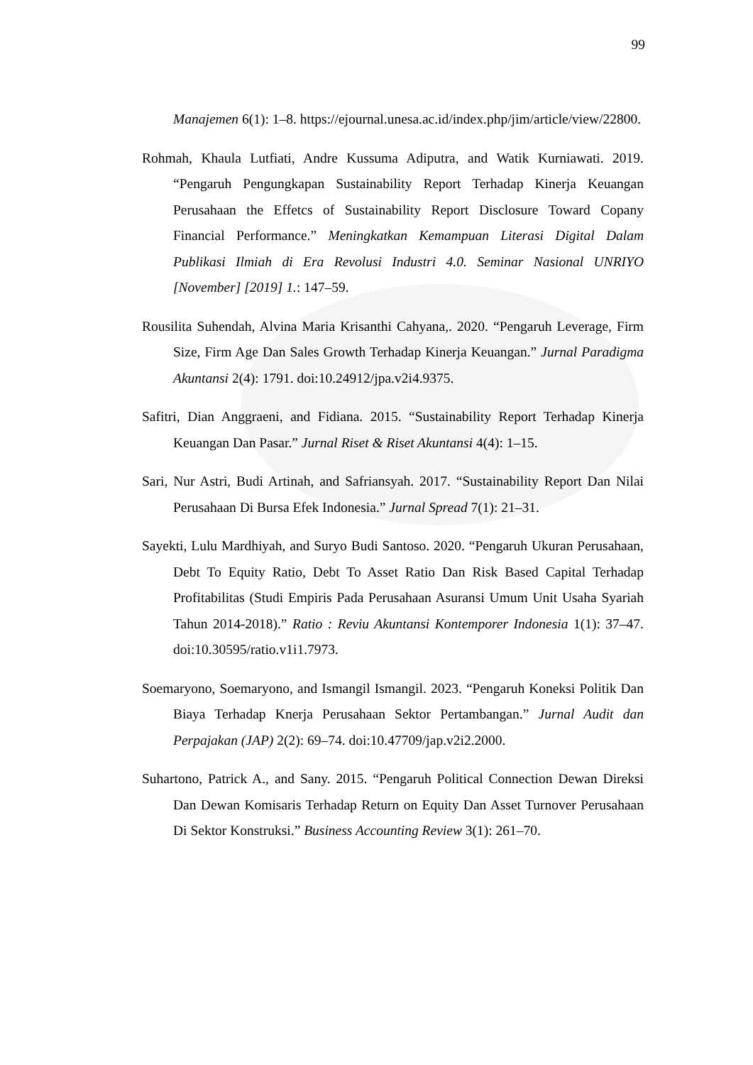99
Manajemen 6(1): 1–8. https://ejournal.unesa.ac.id/index.php/jim/article/view/22800.
Rohmah, Khaula Lutfiati, Andre Kussuma Adiputra, and Watik Kurniawati. 2019. “Pengaruh Pengungkapan Sustainability Report Terhadap Kinerja Keuangan Perusahaan the Effetcs of Sustainability Report Disclosure Toward Copany Financial Performance.” Meningkatkan Kemampuan Literasi Digital Dalam Publikasi Ilmiah di Era Revolusi Industri 4.0. Seminar Nasional UNRIYO [November] [2019] 1.: 147–59.
Rousilita Suhendah, Alvina Maria Krisanthi Cahyana,. 2020. “Pengaruh Leverage, Firm Size, Firm Age Dan Sales Growth Terhadap Kinerja Keuangan.” Jurnal Paradigma Akuntansi 2(4): 1791. doi:10.24912/jpa.v2i4.9375.
Safitri, Dian Anggraeni, and Fidiana. 2015. “Sustainability Report Terhadap Kinerja Keuangan Dan Pasar.” Jurnal Riset & Riset Akuntansi 4(4): 1–15.
Sari, Nur Astri, Budi Artinah, and Safriansyah. 2017. “Sustainability Report Dan Nilai Perusahaan Di Bursa Efek Indonesia.” Jurnal Spread 7(1): 21–31.
Sayekti, Lulu Mardhiyah, and Suryo Budi Santoso. 2020. “Pengaruh Ukuran Perusahaan, Debt To Equity Ratio, Debt To Asset Ratio Dan Risk Based Capital Terhadap Profitabilitas (Studi Empiris Pada Perusahaan Asuransi Umum Unit Usaha Syariah Tahun 2014-2018).” Ratio : Reviu Akuntansi Kontemporer Indonesia 1(1): 37–47. doi:10.30595/ratio.v1i1.7973.
Soemaryono, Soemaryono, and Ismangil Ismangil. 2023. “Pengaruh Koneksi Politik Dan Biaya Terhadap Knerja Perusahaan Sektor Pertambangan.” Jurnal Audit dan Perpajakan (JAP) 2(2): 69–74. doi:10.47709/jap.v2i2.2000.
Suhartono, Patrick A., and Sany. 2015. “Pengaruh Political Connection Dewan Direksi Dan Dewan Komisaris Terhadap Return on Equity Dan Asset Turnover Perusahaan Di Sektor Konstruksi.” Business Accounting Review 3(1): 261–70.